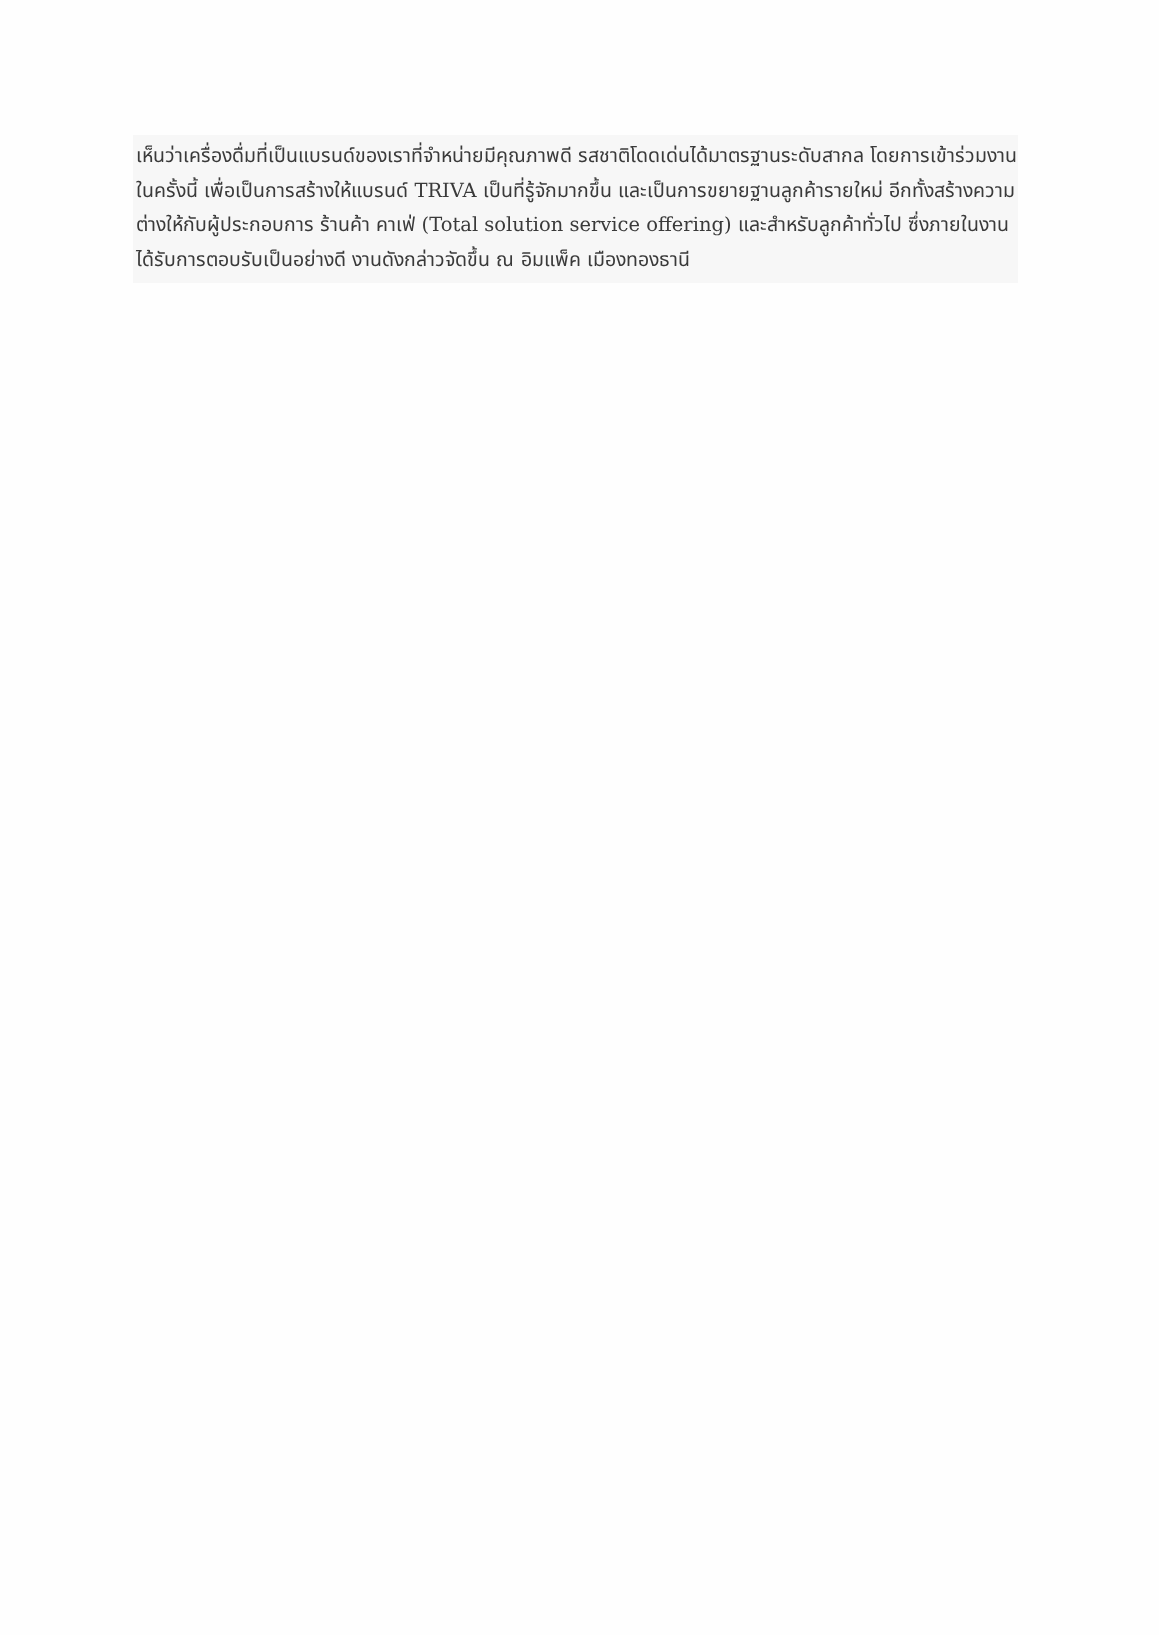เห็นว่าเครื่องดื่มที่เป็นแบรนด์ของเราที่จำหน่ายมีคุณภาพดี รสชาติโดดเด่นได้มาตรฐานระดับสากล โดยการเข้าร่วมงานในครั้งนี้ เพื่อเป็นการสร้างให้แบรนด์ TRIVA เป็นที่รู้จักมากขึ้น และเป็นการขยายฐานลูกค้ารายใหม่ อีกทั้งสร้างความต่างให้กับผู้ประกอบการ ร้านค้า คาเฟ่ (Total solution service offering) และสำหรับลูกค้าทั่วไป ซึ่งภายในงานได้รับการตอบรับเป็นอย่างดี งานดังกล่าวจัดขึ้น ณ อิมแพ็ค เมืองทองธานี